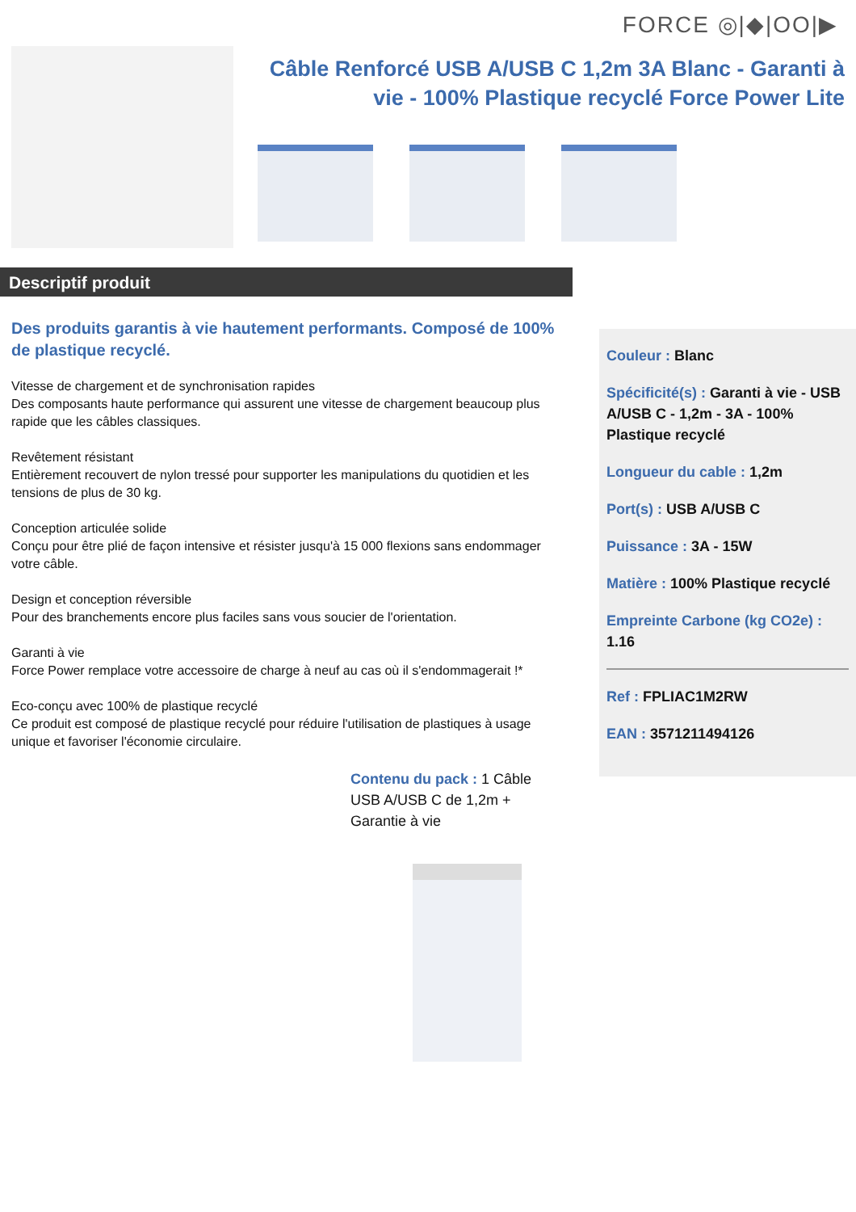FORCE ◎|◆|OO|▶
Câble Renforcé USB A/USB C 1,2m 3A Blanc - Garanti à vie - 100% Plastique recyclé Force Power Lite
Descriptif produit
Des produits garantis à vie hautement performants. Composé de 100% de plastique recyclé.
Vitesse de chargement et de synchronisation rapides
Des composants haute performance qui assurent une vitesse de chargement beaucoup plus rapide que les câbles classiques.
Revêtement résistant
Entièrement recouvert de nylon tressé pour supporter les manipulations du quotidien et les tensions de plus de 30 kg.
Conception articulée solide
Conçu pour être plié de façon intensive et résister jusqu'à 15 000 flexions sans endommager votre câble.
Design et conception réversible
Pour des branchements encore plus faciles sans vous soucier de l'orientation.
Garanti à vie
Force Power remplace votre accessoire de charge à neuf au cas où il s'endommagerait !*
Eco-conçu avec 100% de plastique recyclé
Ce produit est composé de plastique recyclé pour réduire l'utilisation de plastiques à usage unique et favoriser l'économie circulaire.
Contenu du pack : 1 Câble USB A/USB C de 1,2m + Garantie à vie
Couleur : Blanc
Spécificité(s) : Garanti à vie - USB A/USB C - 1,2m - 3A - 100% Plastique recyclé
Longueur du cable : 1,2m
Port(s) : USB A/USB C
Puissance : 3A - 15W
Matière : 100% Plastique recyclé
Empreinte Carbone (kg CO2e) : 1.16
Ref : FPLIAC1M2RW
EAN : 3571211494126